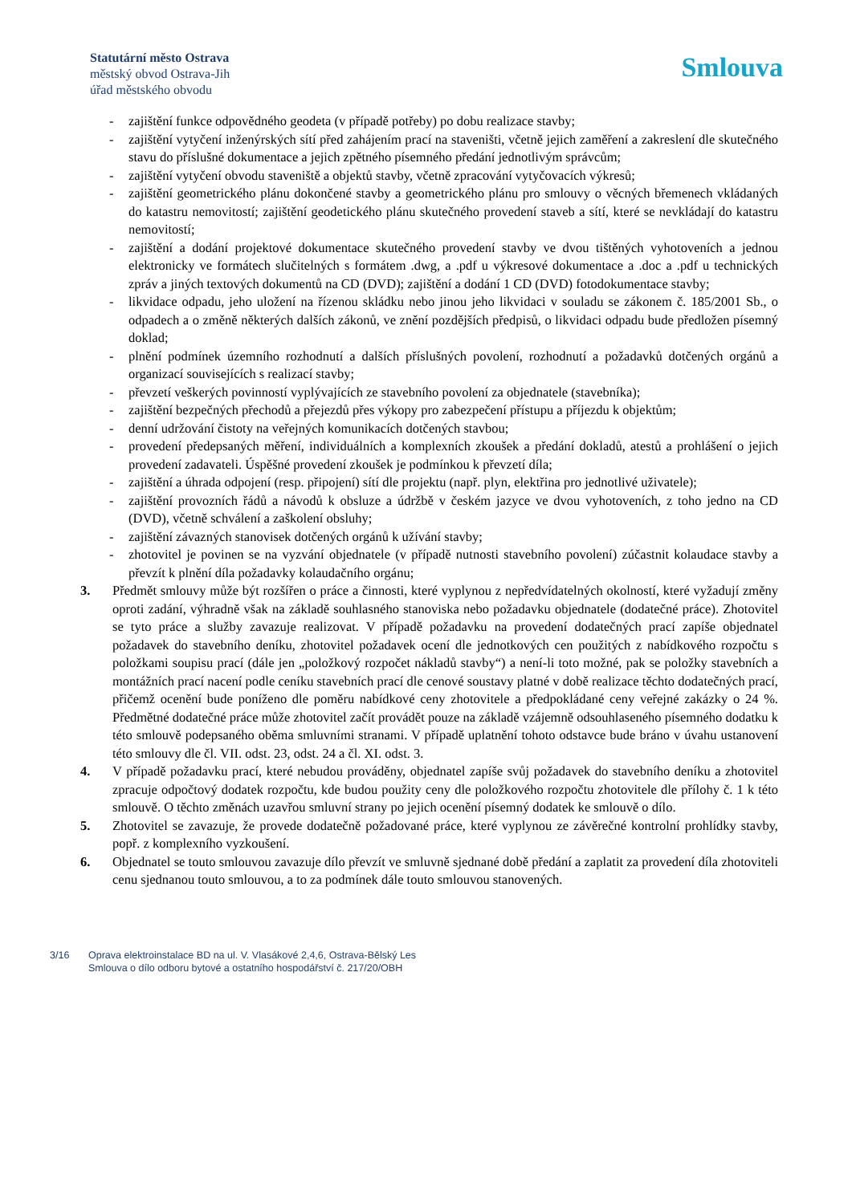Statutární město Ostrava
městský obvod Ostrava-Jih
úřad městského obvodu
Smlouva
- zajištění funkce odpovědného geodeta (v případě potřeby) po dobu realizace stavby;
- zajištění vytyčení inženýrských sítí před zahájením prací na staveništi, včetně jejich zaměření a zakreslení dle skutečného stavu do příslušné dokumentace a jejich zpětného písemného předání jednotlivým správcům;
- zajištění vytyčení obvodu staveniště a objektů stavby, včetně zpracování vytyčovacích výkresů;
- zajištění geometrického plánu dokončené stavby a geometrického plánu pro smlouvy o věcných břemenech vkládaných do katastru nemovitostí; zajištění geodetického plánu skutečného provedení staveb a sítí, které se nevkládají do katastru nemovitostí;
- zajištění a dodání projektové dokumentace skutečného provedení stavby ve dvou tištěných vyhotoveních a jednou elektronicky ve formátech slučitelných s formátem .dwg, a .pdf u výkresové dokumentace a .doc a .pdf u technických zpráv a jiných textových dokumentů na CD (DVD); zajištění a dodání 1 CD (DVD) fotodokumentace stavby;
- likvidace odpadu, jeho uložení na řízenou skládku nebo jinou jeho likvidaci v souladu se zákonem č. 185/2001 Sb., o odpadech a o změně některých dalších zákonů, ve znění pozdějších předpisů, o likvidaci odpadu bude předložen písemný doklad;
- plnění podmínek územního rozhodnutí a dalších příslušných povolení, rozhodnutí a požadavků dotčených orgánů a organizací souvisejících s realizací stavby;
- převzetí veškerých povinností vyplývajících ze stavebního povolení za objednatele (stavebníka);
- zajištění bezpečných přechodů a přejezdů přes výkopy pro zabezpečení přístupu a příjezdu k objektům;
- denní udržování čistoty na veřejných komunikacích dotčených stavbou;
- provedení předepsaných měření, individuálních a komplexních zkoušek a předání dokladů, atestů a prohlášení o jejich provedení zadavateli. Úspěšné provedení zkoušek je podmínkou k převzetí díla;
- zajištění a úhrada odpojení (resp. připojení) sítí dle projektu (např. plyn, elektřina pro jednotlivé uživatele);
- zajištění provozních řádů a návodů k obsluze a údržbě v českém jazyce ve dvou vyhotoveních, z toho jedno na CD (DVD), včetně schválení a zaškolení obsluhy;
- zajištění závazných stanovisek dotčených orgánů k užívání stavby;
- zhotovitel je povinen se na vyzvání objednatele (v případě nutnosti stavebního povolení) zúčastnit kolaudace stavby a převzít k plnění díla požadavky kolaudačního orgánu;
3. Předmět smlouvy může být rozšířen o práce a činnosti, které vyplynou z nepředvídatelných okolností, které vyžadují změny oproti zadání, výhradně však na základě souhlasného stanoviska nebo požadavku objednatele (dodatečné práce). Zhotovitel se tyto práce a služby zavazuje realizovat. V případě požadavku na provedení dodatečných prací zapíše objednatel požadavek do stavebního deníku, zhotovitel požadavek ocení dle jednotkových cen použitých z nabídkového rozpočtu s položkami soupisu prací (dále jen „položkový rozpočet nákladů stavby“) a není-li toto možné, pak se položky stavebních a montážních prací nacení podle ceníku stavebních prací dle cenové soustavy platné v době realizace těchto dodatečných prací, přičemž ocenění bude poníženo dle poměru nabídkové ceny zhotovitele a předpokládané ceny veřejné zakázky o 24 %. Předmětné dodatečné práce může zhotovitel začít provádět pouze na základě vzájemně odsouhlaseného písemného dodatku k této smlouvě podepsaného oběma smluvními stranami. V případě uplatnění tohoto odstavce bude bráno v úvahu ustanovení této smlouvy dle čl. VII. odst. 23, odst. 24 a čl. XI. odst. 3.
4. V případě požadavku prací, které nebudou prováděny, objednatel zapíše svůj požadavek do stavebního deníku a zhotovitel zpracuje odpočtový dodatek rozpočtu, kde budou použity ceny dle položkového rozpočtu zhotovitele dle přílohy č. 1 k této smlouvě. O těchto změnách uzavřou smluvní strany po jejich ocenění písemný dodatek ke smlouvě o dílo.
5. Zhotovitel se zavazuje, že provede dodatečně požadované práce, které vyplynou ze závěrečné kontrolní prohlídky stavby, popř. z komplexního vyzkoušení.
6. Objednatel se touto smlouvou zavazuje dílo převzít ve smluvně sjednané době předání a zaplatit za provedení díla zhotoviteli cenu sjednanou touto smlouvou, a to za podmínek dále touto smlouvou stanovených.
3/16 Oprava elektroinstalace BD na ul. V. Vlasákové 2,4,6, Ostrava-Bělský Les
Smlouva o dílo odboru bytové a ostatního hospodářství č. 217/20/OBH